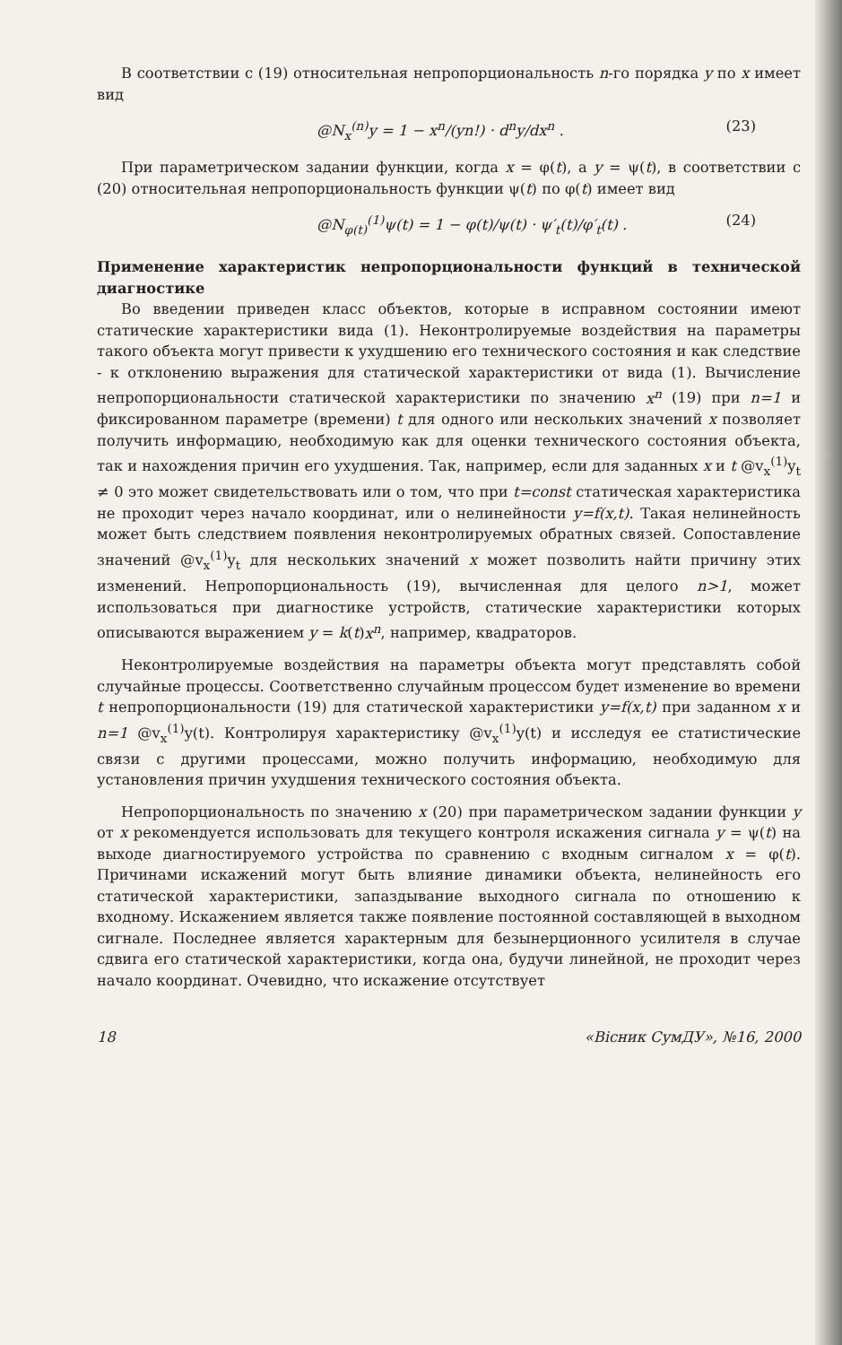В соответствии с (19) относительная непропорциональность n-го порядка y по x имеет вид
@N<sub>x</sub><sup>(n)</sup>y = 1 − x<sup>n</sup>/(yn!) · d<sup>n</sup>y/dx<sup>n</sup> . (23)
При параметрическом задании функции, когда x = φ(t), а y = ψ(t), в соответствии с (20) относительная непропорциональность функции ψ(t) по φ(t) имеет вид
@N<sub>φ(t)</sub><sup>(1)</sup>ψ(t) = 1 − φ(t)/ψ(t) · ψ′<sub>t</sub>(t)/φ′<sub>t</sub>(t) . (24)
Применение характеристик непропорциональности функций в технической диагностике
Во введении приведен класс объектов, которые в исправном состоянии имеют статические характеристики вида (1). Неконтролируемые воздействия на параметры такого объекта могут привести к ухудшению его технического состояния и как следствие - к отклонению выражения для статической характеристики от вида (1). Вычисление непропорциональности статической характеристики по значению x<sup>n</sup> (19) при n=1 и фиксированном параметре (времени) t для одного или нескольких значений x позволяет получить информацию, необходимую как для оценки технического состояния объекта, так и нахождения причин его ухудшения. Так, например, если для заданных x и t @v<sub>x</sub><sup>(1)</sup>y<sub>t</sub> ≠ 0 это может свидетельствовать или о том, что при t=const статическая характеристика не проходит через начало координат, или о нелинейности y=f(x,t). Такая нелинейность может быть следствием появления неконтролируемых обратных связей. Сопоставление значений @v<sub>x</sub><sup>(1)</sup>y<sub>t</sub> для нескольких значений x может позволить найти причину этих изменений. Непропорциональность (19), вычисленная для целого n>1, может использоваться при диагностике устройств, статические характеристики которых описываются выражением y = k(t)x<sup>n</sup>, например, квадраторов.
Неконтролируемые воздействия на параметры объекта могут представлять собой случайные процессы. Соответственно случайным процессом будет изменение во времени t непропорциональности (19) для статической характеристики y=f(x,t) при заданном x и n=1 @v<sub>x</sub><sup>(1)</sup>y(t). Контролируя характеристику @v<sub>x</sub><sup>(1)</sup>y(t) и исследуя ее статистические связи с другими процессами, можно получить информацию, необходимую для установления причин ухудшения технического состояния объекта.
Непропорциональность по значению x (20) при параметрическом задании функции y от x рекомендуется использовать для текущего контроля искажения сигнала y = ψ(t) на выходе диагностируемого устройства по сравнению с входным сигналом x = φ(t). Причинами искажений могут быть влияние динамики объекта, нелинейность его статической характеристики, запаздывание выходного сигнала по отношению к входному. Искажением является также появление постоянной составляющей в выходном сигнале. Последнее является характерным для безынерционного усилителя в случае сдвига его статической характеристики, когда она, будучи линейной, не проходит через начало координат. Очевидно, что искажение отсутствует
18 «Вісник СумДУ», №16, 2000